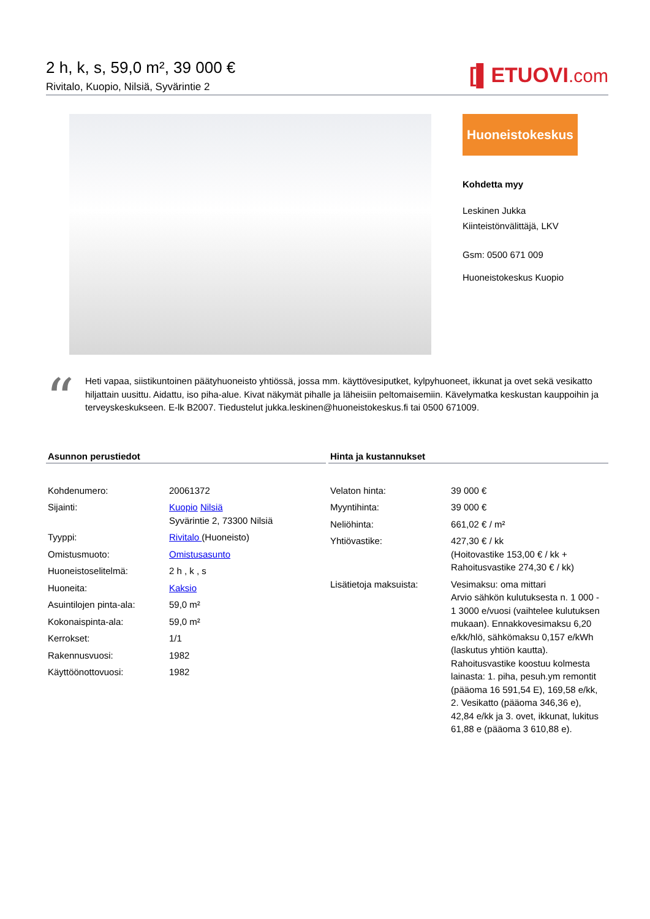2 h, k, s, 59,0 m², 39 000 €
Rivitalo, Kuopio, Nilsiä, Syvärintie 2
[▌ETUOVI.com
Huoneistokeskus
Kohdetta myy
Leskinen Jukka
Kiinteistönvälittäjä, LKV
Gsm: 0500 671 009
Huoneistokeskus Kuopio
“Heti vapaa, siistikuntoinen päätyhuoneisto yhtiössä, jossa mm. käyttövesiputket, kylpyhuoneet, ikkunat ja ovet sekä vesikatto hiljattain uusittu. Aidattu, iso piha-alue. Kivat näkymät pihalle ja läheisiin peltomaisemiin. Kävelymatka keskustan kauppoihin ja terveyskeskukseen. E-lk B2007. Tiedustelut jukka.leskinen@huoneistokeskus.fi tai 0500 671009.
Asunnon perustiedot
| Kohdenumero: | 20061372 |
| Sijainti: | Kuopio Nilsiä Syvärintie 2, 73300 Nilsiä |
| Tyyppi: | Rivitalo (Huoneisto) |
| Omistusmuoto: | Omistusasunto |
| Huoneistoselitelmä: | 2 h , k , s |
| Huoneita: | Kaksio |
| Asuintilojen pinta-ala: | 59,0 m² |
| Kokonaispinta-ala: | 59,0 m² |
| Kerrokset: | 1/1 |
| Rakennusvuosi: | 1982 |
| Käyttöönottovuosi: | 1982 |
Hinta ja kustannukset
| Velaton hinta: | 39 000 € |
| Myyntihinta: | 39 000 € |
| Neliöhinta: | 661,02 € / m² |
| Yhtiövastike: | 427,30 € / kk (Hoitovastike 153,00 € / kk + Rahoitusvastike 274,30 € / kk) |
| Lisätietoja maksuista: | Vesimaksu: oma mittari Arvio sähkön kulutuksesta n. 1 000 - 1 3000 e/vuosi (vaihtelee kulutuksen mukaan). Ennakkovesimaksu 6,20 e/kk/hlö, sähkömaksu 0,157 e/kWh (laskutus yhtiön kautta). Rahoitusvastike koostuu kolmesta lainasta: 1. piha, pesuh.ym remontit (pääoma 16 591,54 E), 169,58 e/kk, 2. Vesikatto (pääoma 346,36 e), 42,84 e/kk ja 3. ovet, ikkunat, lukitus 61,88 e (pääoma 3 610,88 e). |